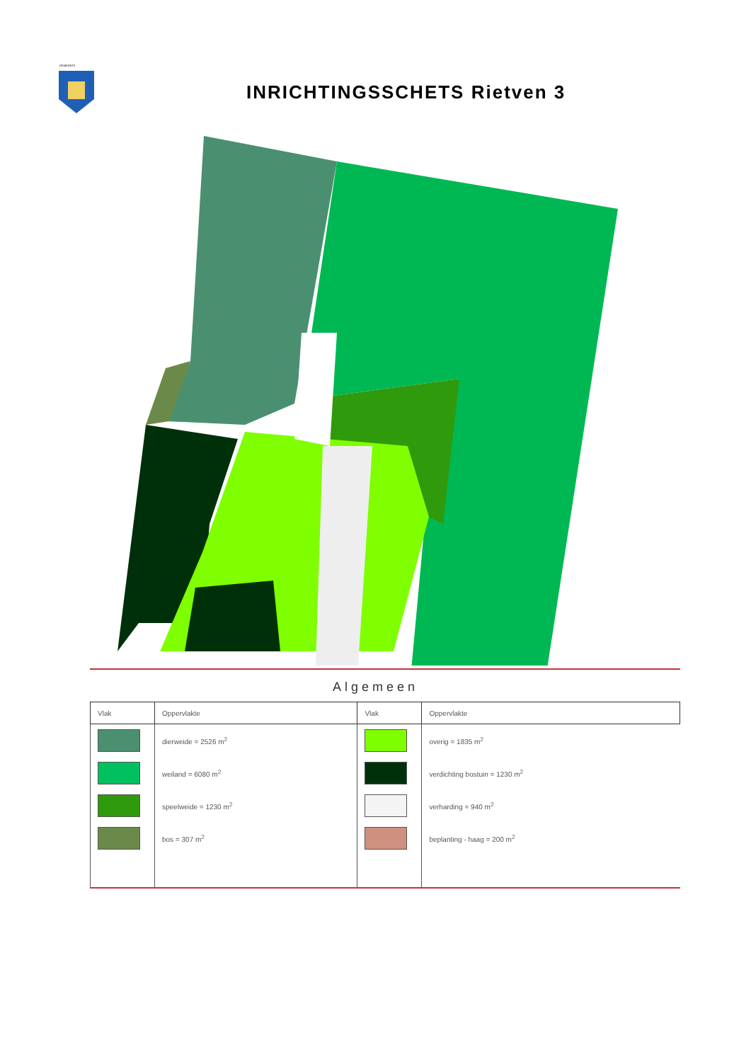GEMEENTE
INRICHTINGSSCHETS Rietven 3
Algemeen
| Vlak | Oppervlakte | Vlak | Oppervlakte |
| --- | --- | --- | --- |
| | dierweide = 2526 m<sup>2</sup> | | overig = 1835 m<sup>2</sup> |
| | weiland = 6080 m<sup>2</sup> | | verdichting bostuin = 1230 m<sup>2</sup> |
| | speelweide = 1230 m<sup>2</sup> | | verharding = 940 m<sup>2</sup> |
| | bos = 307 m<sup>2</sup> | | beplanting - haag = 200 m<sup>2</sup> |